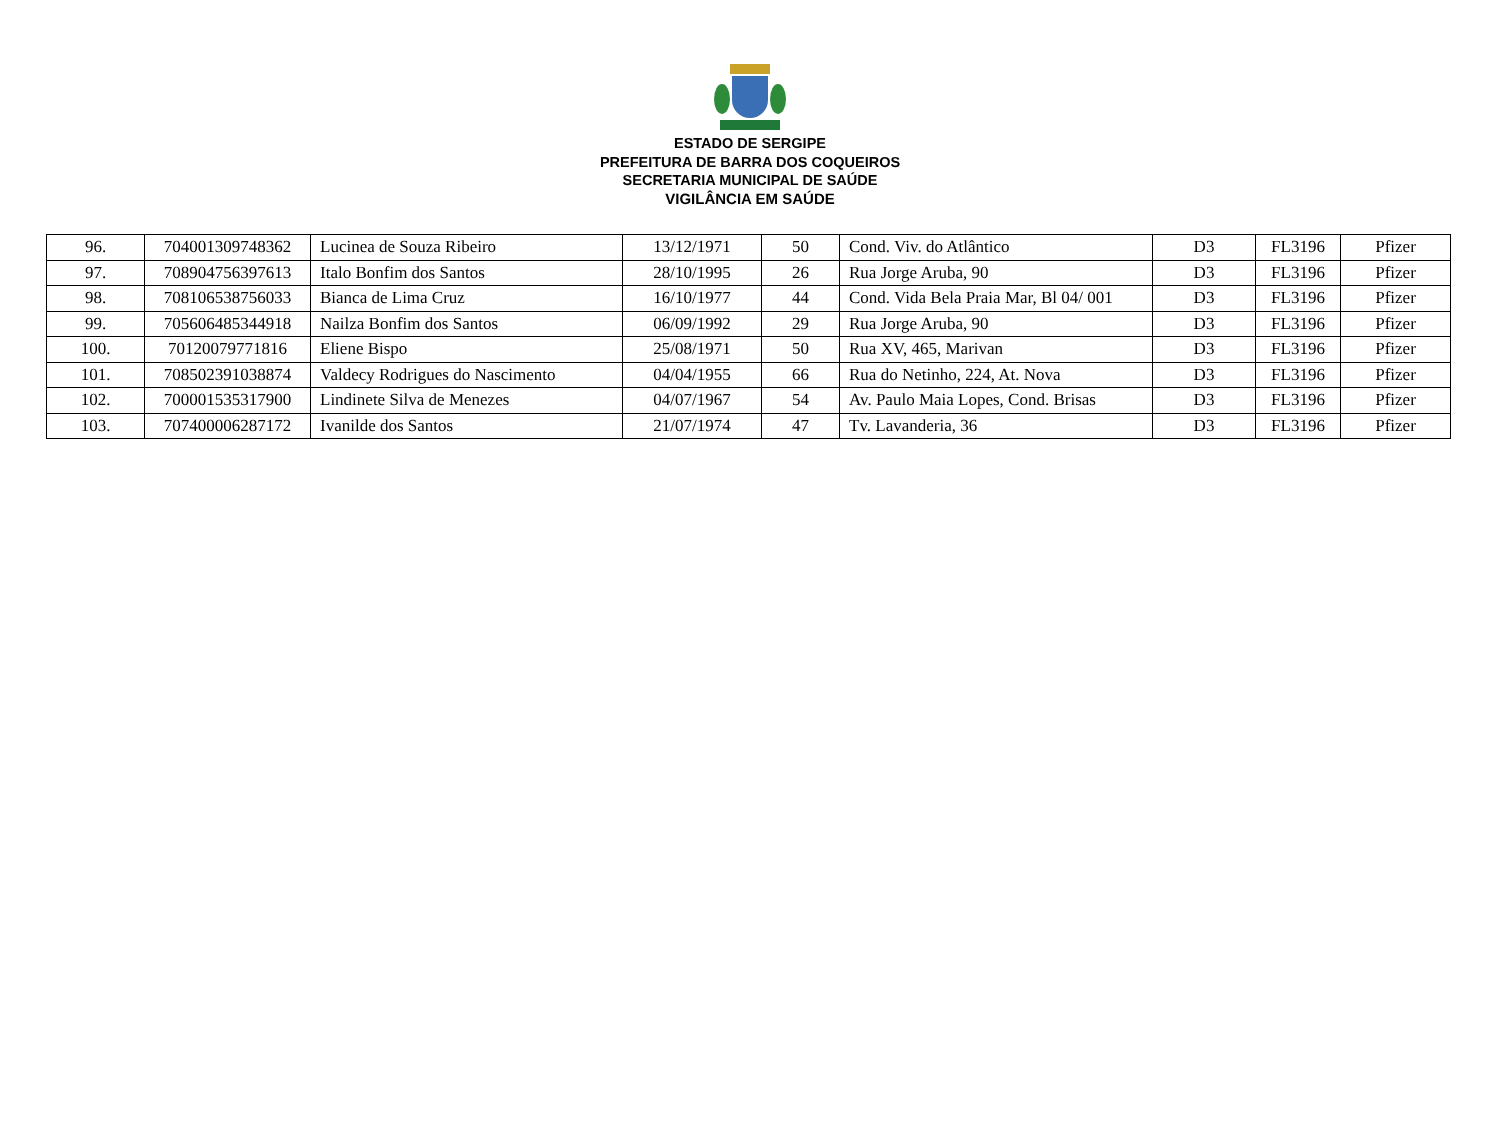ESTADO DE SERGIPE
PREFEITURA DE BARRA DOS COQUEIROS
SECRETARIA MUNICIPAL DE SAÚDE
VIGILÂNCIA EM SAÚDE
| 96. | 704001309748362 | Lucinea de Souza Ribeiro | 13/12/1971 | 50 | Cond. Viv. do Atlântico | D3 | FL3196 | Pfizer |
| 97. | 708904756397613 | Italo Bonfim dos Santos | 28/10/1995 | 26 | Rua Jorge Aruba, 90 | D3 | FL3196 | Pfizer |
| 98. | 708106538756033 | Bianca de Lima Cruz | 16/10/1977 | 44 | Cond. Vida Bela Praia Mar, Bl 04/ 001 | D3 | FL3196 | Pfizer |
| 99. | 705606485344918 | Nailza Bonfim dos Santos | 06/09/1992 | 29 | Rua Jorge Aruba, 90 | D3 | FL3196 | Pfizer |
| 100. | 70120079771816 | Eliene Bispo | 25/08/1971 | 50 | Rua XV, 465, Marivan | D3 | FL3196 | Pfizer |
| 101. | 708502391038874 | Valdecy Rodrigues do Nascimento | 04/04/1955 | 66 | Rua do Netinho, 224, At. Nova | D3 | FL3196 | Pfizer |
| 102. | 700001535317900 | Lindinete Silva de Menezes | 04/07/1967 | 54 | Av. Paulo Maia Lopes, Cond. Brisas | D3 | FL3196 | Pfizer |
| 103. | 707400006287172 | Ivanilde dos Santos | 21/07/1974 | 47 | Tv. Lavanderia, 36 | D3 | FL3196 | Pfizer |